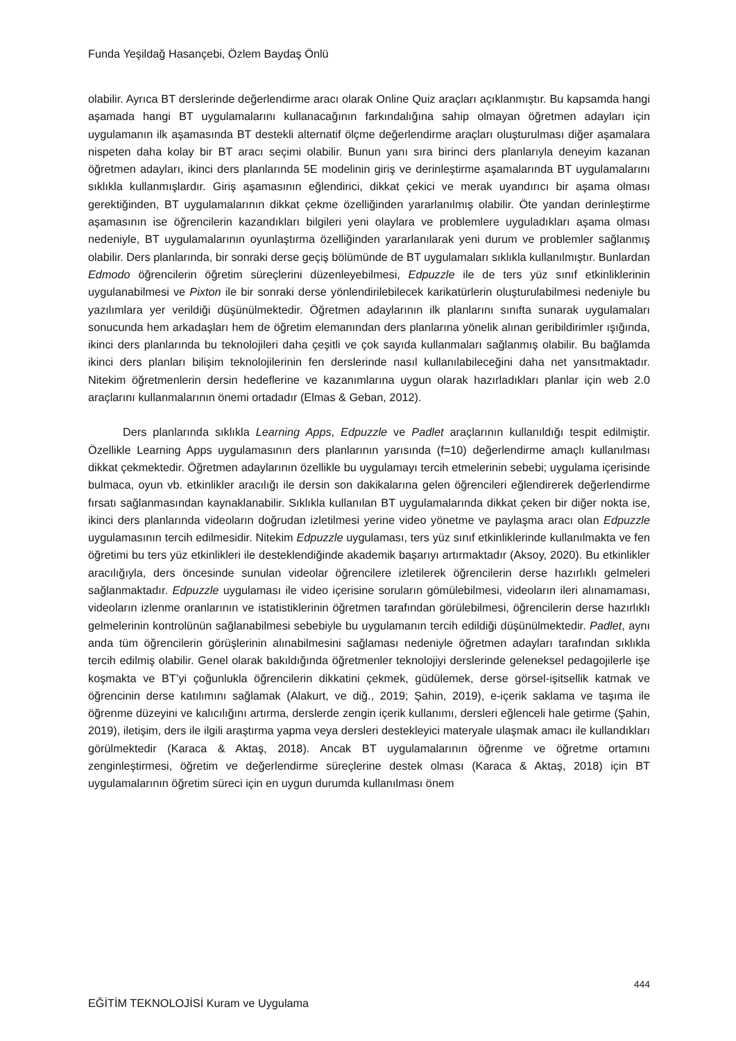Funda Yeşildağ Hasançebi, Özlem Baydaş Önlü
olabilir. Ayrıca BT derslerinde değerlendirme aracı olarak Online Quiz araçları açıklanmıştır. Bu kapsamda hangi aşamada hangi BT uygulamalarını kullanacağının farkındalığına sahip olmayan öğretmen adayları için uygulamanın ilk aşamasında BT destekli alternatif ölçme değerlendirme araçları oluşturulması diğer aşamalara nispeten daha kolay bir BT aracı seçimi olabilir. Bunun yanı sıra birinci ders planlarıyla deneyim kazanan öğretmen adayları, ikinci ders planlarında 5E modelinin giriş ve derinleştirme aşamalarında BT uygulamalarını sıklıkla kullanmışlardır. Giriş aşamasının eğlendirici, dikkat çekici ve merak uyandırıcı bir aşama olması gerektiğinden, BT uygulamalarının dikkat çekme özelliğinden yararlanılmış olabilir. Öte yandan derinleştirme aşamasının ise öğrencilerin kazandıkları bilgileri yeni olaylara ve problemlere uyguladıkları aşama olması nedeniyle, BT uygulamalarının oyunlaştırma özelliğinden yararlanılarak yeni durum ve problemler sağlanmış olabilir. Ders planlarında, bir sonraki derse geçiş bölümünde de BT uygulamaları sıklıkla kullanılmıştır. Bunlardan Edmodo öğrencilerin öğretim süreçlerini düzenleyebilmesi, Edpuzzle ile de ters yüz sınıf etkinliklerinin uygulanabilmesi ve Pixton ile bir sonraki derse yönlendirilebilecek karikatürlerin oluşturulabilmesi nedeniyle bu yazılımlara yer verildiği düşünülmektedir. Öğretmen adaylarının ilk planlarını sınıfta sunarak uygulamaları sonucunda hem arkadaşları hem de öğretim elemanından ders planlarına yönelik alınan geribildirimler ışığında, ikinci ders planlarında bu teknolojileri daha çeşitli ve çok sayıda kullanmaları sağlanmış olabilir. Bu bağlamda ikinci ders planları bilişim teknolojilerinin fen derslerinde nasıl kullanılabileceğini daha net yansıtmaktadır. Nitekim öğretmenlerin dersin hedeflerine ve kazanımlarına uygun olarak hazırladıkları planlar için web 2.0 araçlarını kullanmalarının önemi ortadadır (Elmas & Geban, 2012).
Ders planlarında sıklıkla Learning Apps, Edpuzzle ve Padlet araçlarının kullanıldığı tespit edilmiştir. Özellikle Learning Apps uygulamasının ders planlarının yarısında (f=10) değerlendirme amaçlı kullanılması dikkat çekmektedir. Öğretmen adaylarının özellikle bu uygulamayı tercih etmelerinin sebebi; uygulama içerisinde bulmaca, oyun vb. etkinlikler aracılığı ile dersin son dakikalarına gelen öğrencileri eğlendirerek değerlendirme fırsatı sağlanmasından kaynaklanabilir. Sıklıkla kullanılan BT uygulamalarında dikkat çeken bir diğer nokta ise, ikinci ders planlarında videoların doğrudan izletilmesi yerine video yönetme ve paylaşma aracı olan Edpuzzle uygulamasının tercih edilmesidir. Nitekim Edpuzzle uygulaması, ters yüz sınıf etkinliklerinde kullanılmakta ve fen öğretimi bu ters yüz etkinlikleri ile desteklendiğinde akademik başarıyı artırmaktadır (Aksoy, 2020). Bu etkinlikler aracılığıyla, ders öncesinde sunulan videolar öğrencilere izletilerek öğrencilerin derse hazırlıklı gelmeleri sağlanmaktadır. Edpuzzle uygulaması ile video içerisine soruların gömülebilmesi, videoların ileri alınamaması, videoların izlenme oranlarının ve istatistiklerinin öğretmen tarafından görülebilmesi, öğrencilerin derse hazırlıklı gelmelerinin kontrolünün sağlanabilmesi sebebiyle bu uygulamanın tercih edildiği düşünülmektedir. Padlet, aynı anda tüm öğrencilerin görüşlerinin alınabilmesini sağlaması nedeniyle öğretmen adayları tarafından sıklıkla tercih edilmiş olabilir. Genel olarak bakıldığında öğretmenler teknolojiyi derslerinde geleneksel pedagojilerle işe koşmakta ve BT’yi çoğunlukla öğrencilerin dikkatini çekmek, güdülemek, derse görsel-işitsellik katmak ve öğrencinin derse katılımını sağlamak (Alakurt, ve diğ., 2019; Şahin, 2019), e-içerik saklama ve taşıma ile öğrenme düzeyini ve kalıcılığını artırma, derslerde zengin içerik kullanımı, dersleri eğlenceli hale getirme (Şahin, 2019), iletişim, ders ile ilgili araştırma yapma veya dersleri destekleyici materyale ulaşmak amacı ile kullandıkları görülmektedir (Karaca & Aktaş, 2018). Ancak BT uygulamalarının öğrenme ve öğretme ortamını zenginleştirmesi, öğretim ve değerlendirme süreçlerine destek olması (Karaca & Aktaş, 2018) için BT uygulamalarının öğretim süreci için en uygun durumda kullanılması önem
444
EĞİTİM TEKNOLOJİSİ Kuram ve Uygulama